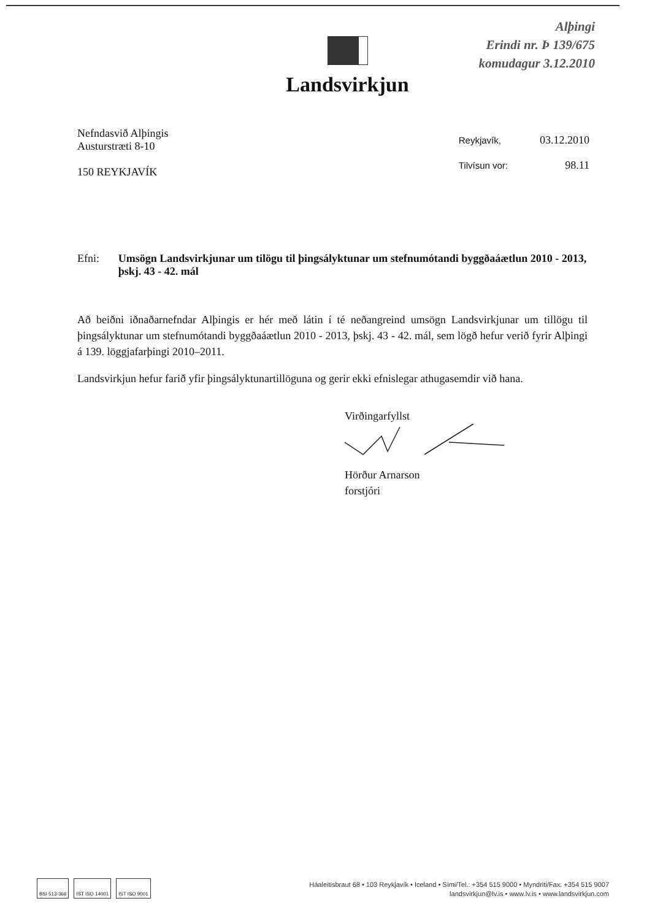Alþingi
Erindi nr. Þ 139/675
komudagur 3.12.2010
Landsvirkjun
Nefndasvið Alþingis
Austurstræti 8-10
150 REYKJAVÍK
| Reykjavík, | 03.12.2010 |
| Tilvísun vor: | 98.11 |
Efni: Umsögn Landsvirkjunar um tilögu til þingsályktunar um stefnumótandi byggðaáætlun 2010 - 2013, þskj. 43 - 42. mál
Að beiðni iðnaðarnefndar Alþingis er hér með látin í té neðangreind umsögn Landsvirkjunar um tillögu til þingsályktunar um stefnumótandi byggðaáætlun 2010 - 2013, þskj. 43 - 42. mál, sem lögð hefur verið fyrir Alþingi á 139. löggjafarþingi 2010–2011.
Landsvirkjun hefur farið yfir þingsályktunartillöguna og gerir ekki efnislegar athugasemdir við hana.
Virðingarfyllst
Hörður Arnarson
forstjóri
BSI 513-366 IST ISO 14001 IST ISO 9001
Háaleitisbraut 68 • 103 Reykjavík • Iceland • Sími/Tel.: +354 515 9000 • Myndriti/Fax: +354 515 9007
landsvirkjun@lv.is • www.lv.is • www.landsvirkjun.com